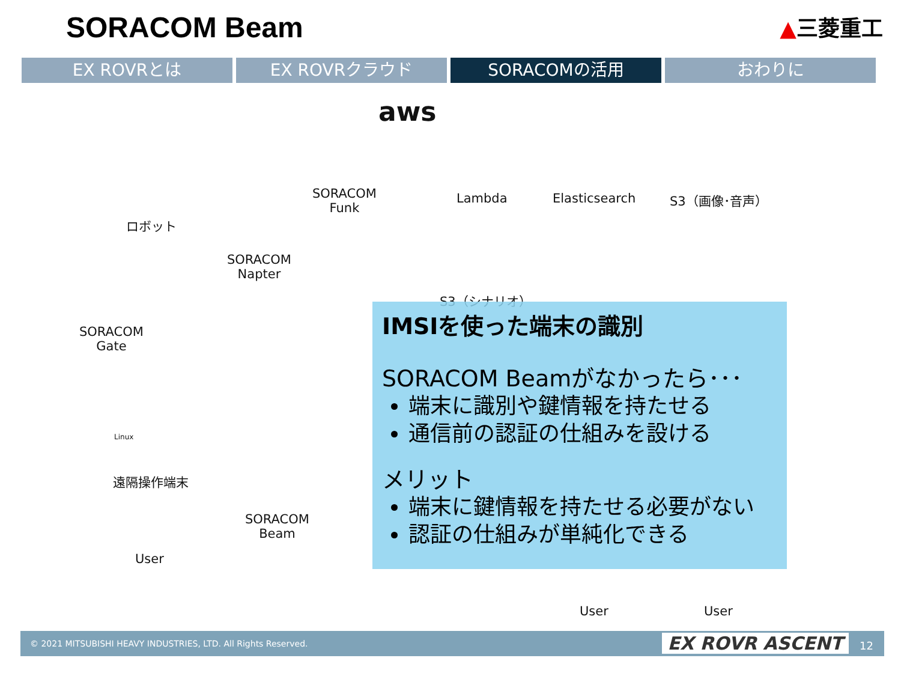SORACOM Beam
▲三菱重工
EX ROVRとは EX ROVRクラウド SORACOMの活用 おわりに
ロボット
SORACOM
Funk
aws
Lambda Elasticsearch S3（画像･音声）
SORACOM
Napter
S3（シナリオ）
SORACOM
Gate
Linux
遠隔操作端末
SORACOM
Beam
User
User User
IMSIを使った端末の識別
SORACOM Beamがなかったら･･･
端末に識別や鍵情報を持たせる
通信前の認証の仕組みを設ける
メリット
端末に鍵情報を持たせる必要がない
認証の仕組みが単純化できる
© 2021 MITSUBISHI HEAVY INDUSTRIES, LTD. All Rights Reserved. EX ROVR ASCENT 12